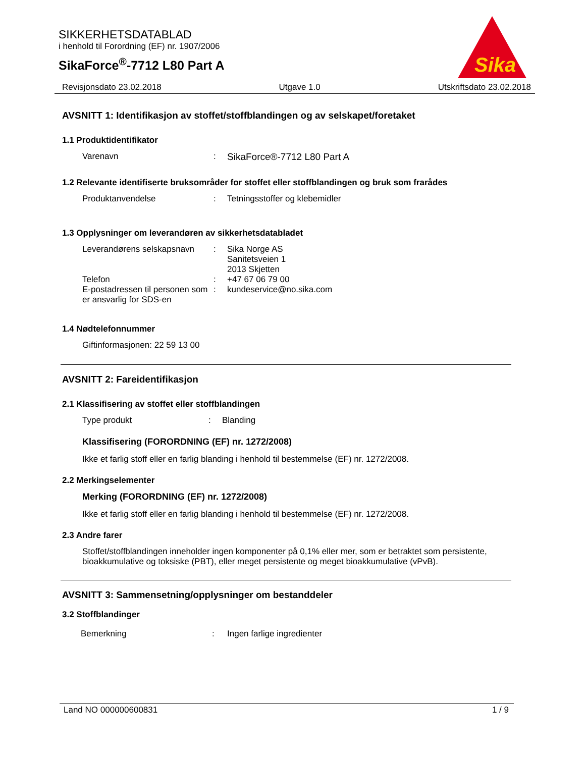SIKKERHETSDATABLAD
i henhold til Forordning (EF) nr. 1907/2006
SikaForce<sup>®</sup>-7712 L80 Part A
Sika
Revisjonsdato 23.02.2018 Utgave 1.0 Utskriftsdato 23.02.2018
AVSNITT 1: Identifikasjon av stoffet/stoffblandingen og av selskapet/foretaket
1.1 Produktidentifikator
Varenavn: SikaForce®-7712 L80 Part A
1.2 Relevante identifiserte bruksområder for stoffet eller stoffblandingen og bruk som frarådes
Produktanvendelse: Tetningsstoffer og klebemidler
1.3 Opplysninger om leverandøren av sikkerhetsdatabladet
Leverandørens selskapsnavn: Sika Norge AS
Sanitetsveien 1
2013 Skjetten
Telefon: +47 67 06 79 00
E-postadressen til personen som er ansvarlig for SDS-en: kundeservice@no.sika.com
1.4 Nødtelefonnummer
Giftinformasjonen: 22 59 13 00
AVSNITT 2: Fareidentifikasjon
2.1 Klassifisering av stoffet eller stoffblandingen
Type produkt: Blanding
Klassifisering (FORORDNING (EF) nr. 1272/2008)
Ikke et farlig stoff eller en farlig blanding i henhold til bestemmelse (EF) nr. 1272/2008.
2.2 Merkingselementer
Merking (FORORDNING (EF) nr. 1272/2008)
Ikke et farlig stoff eller en farlig blanding i henhold til bestemmelse (EF) nr. 1272/2008.
2.3 Andre farer
Stoffet/stoffblandingen inneholder ingen komponenter på 0,1% eller mer, som er betraktet som persistente, bioakkumulative og toksiske (PBT), eller meget persistente og meget bioakkumulative (vPvB).
AVSNITT 3: Sammensetning/opplysninger om bestanddeler
3.2 Stoffblandinger
Bemerkning: Ingen farlige ingredienter
Land NO 000000600831 1 / 9